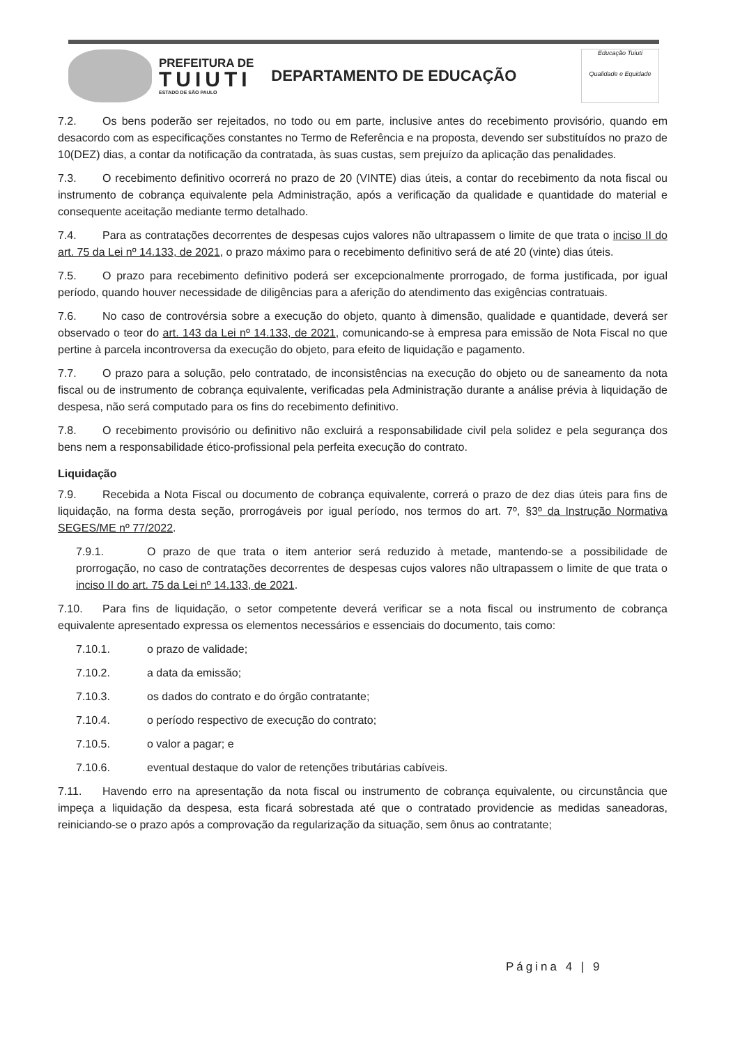PREFEITURA DE
TUIUTI
ESTADO DE SÃO PAULO
DEPARTAMENTO DE EDUCAÇÃO
Educação Tuiuti
Qualidade e Equidade
7.2. Os bens poderão ser rejeitados, no todo ou em parte, inclusive antes do recebimento provisório, quando em desacordo com as especificações constantes no Termo de Referência e na proposta, devendo ser substituídos no prazo de 10(DEZ) dias, a contar da notificação da contratada, às suas custas, sem prejuízo da aplicação das penalidades.
7.3. O recebimento definitivo ocorrerá no prazo de 20 (VINTE) dias úteis, a contar do recebimento da nota fiscal ou instrumento de cobrança equivalente pela Administração, após a verificação da qualidade e quantidade do material e consequente aceitação mediante termo detalhado.
7.4. Para as contratações decorrentes de despesas cujos valores não ultrapassem o limite de que trata o inciso II do art. 75 da Lei nº 14.133, de 2021, o prazo máximo para o recebimento definitivo será de até 20 (vinte) dias úteis.
7.5. O prazo para recebimento definitivo poderá ser excepcionalmente prorrogado, de forma justificada, por igual período, quando houver necessidade de diligências para a aferição do atendimento das exigências contratuais.
7.6. No caso de controvérsia sobre a execução do objeto, quanto à dimensão, qualidade e quantidade, deverá ser observado o teor do art. 143 da Lei nº 14.133, de 2021, comunicando-se à empresa para emissão de Nota Fiscal no que pertine à parcela incontroversa da execução do objeto, para efeito de liquidação e pagamento.
7.7. O prazo para a solução, pelo contratado, de inconsistências na execução do objeto ou de saneamento da nota fiscal ou de instrumento de cobrança equivalente, verificadas pela Administração durante a análise prévia à liquidação de despesa, não será computado para os fins do recebimento definitivo.
7.8. O recebimento provisório ou definitivo não excluirá a responsabilidade civil pela solidez e pela segurança dos bens nem a responsabilidade ético-profissional pela perfeita execução do contrato.
Liquidação
7.9. Recebida a Nota Fiscal ou documento de cobrança equivalente, correrá o prazo de dez dias úteis para fins de liquidação, na forma desta seção, prorrogáveis por igual período, nos termos do art. 7º, §3º da Instrução Normativa SEGES/ME nº 77/2022.
7.9.1. O prazo de que trata o item anterior será reduzido à metade, mantendo-se a possibilidade de prorrogação, no caso de contratações decorrentes de despesas cujos valores não ultrapassem o limite de que trata o inciso II do art. 75 da Lei nº 14.133, de 2021.
7.10. Para fins de liquidação, o setor competente deverá verificar se a nota fiscal ou instrumento de cobrança equivalente apresentado expressa os elementos necessários e essenciais do documento, tais como:
7.10.1. o prazo de validade;
7.10.2. a data da emissão;
7.10.3. os dados do contrato e do órgão contratante;
7.10.4. o período respectivo de execução do contrato;
7.10.5. o valor a pagar; e
7.10.6. eventual destaque do valor de retenções tributárias cabíveis.
7.11. Havendo erro na apresentação da nota fiscal ou instrumento de cobrança equivalente, ou circunstância que impeça a liquidação da despesa, esta ficará sobrestada até que o contratado providencie as medidas saneadoras, reiniciando-se o prazo após a comprovação da regularização da situação, sem ônus ao contratante;
Página 4 | 9